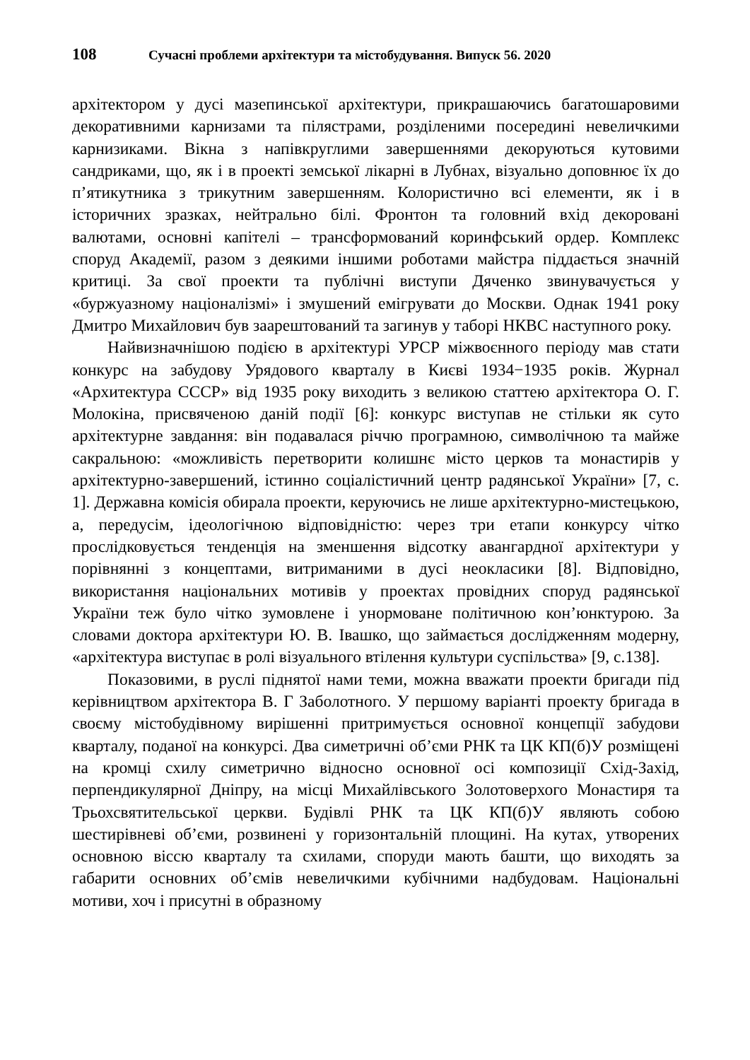108 Сучасні проблеми архітектури та містобудування. Випуск 56. 2020
архітектором у дусі мазепинської архітектури, прикрашаючись багатошаровими декоративними карнизами та пілястрами, розділеними посередині невеличкими карнизиками. Вікна з напівкруглими завершеннями декоруються кутовими сандриками, що, як і в проекті земської лікарні в Лубнах, візуально доповнює їх до п’ятикутника з трикутним завершенням. Колористично всі елементи, як і в історичних зразках, нейтрально білі. Фронтон та головний вхід декоровані валютами, основні капітелі – трансформований коринфський ордер. Комплекс споруд Академії, разом з деякими іншими роботами майстра піддається значній критиці. За свої проекти та публічні виступи Дяченко звинувачується у «буржуазному націоналізмі» і змушений емігрувати до Москви. Однак 1941 року Дмитро Михайлович був заарештований та загинув у таборі НКВС наступного року.
Найвизначнішою подією в архітектурі УРСР міжвоєнного періоду мав стати конкурс на забудову Урядового кварталу в Києві 1934−1935 років. Журнал «Архитектура СССР» від 1935 року виходить з великою статтею архітектора О. Г. Молокіна, присвяченою даній події [6]: конкурс виступав не стільки як суто архітектурне завдання: він подавалася річчю програмною, символічною та майже сакральною: «можливість перетворити колишнє місто церков та монастирів у архітектурно-завершений, істинно соціалістичний центр радянської України» [7, с. 1]. Державна комісія обирала проекти, керуючись не лише архітектурно-мистецькою, а, передусім, ідеологічною відповідністю: через три етапи конкурсу чітко прослідковується тенденція на зменшення відсотку авангардної архітектури у порівнянні з концептами, витриманими в дусі неокласики [8]. Відповідно, використання національних мотивів у проектах провідних споруд радянської України теж було чітко зумовлене і унормоване політичною кон’юнктурою. За словами доктора архітектури Ю. В. Івашко, що займається дослідженням модерну, «архітектура виступає в ролі візуального втілення культури суспільства» [9, с.138].
Показовими, в руслі піднятої нами теми, можна вважати проекти бригади під керівництвом архітектора В. Г Заболотного. У першому варіанті проекту бригада в своєму містобудівному вирішенні притримується основної концепції забудови кварталу, поданої на конкурсі. Два симетричні об’єми РНК та ЦК КП(б)У розміщені на кромці схилу симетрично відносно основної осі композиції Схід-Захід, перпендикулярної Дніпру, на місці Михайлівського Золотоверхого Монастиря та Трьохсвятительської церкви. Будівлі РНК та ЦК КП(б)У являють собою шестирівневі об’єми, розвинені у горизонтальній площині. На кутах, утворених основною віссю кварталу та схилами, споруди мають башти, що виходять за габарити основних об’ємів невеличкими кубічними надбудовам. Національні мотиви, хоч і присутні в образному